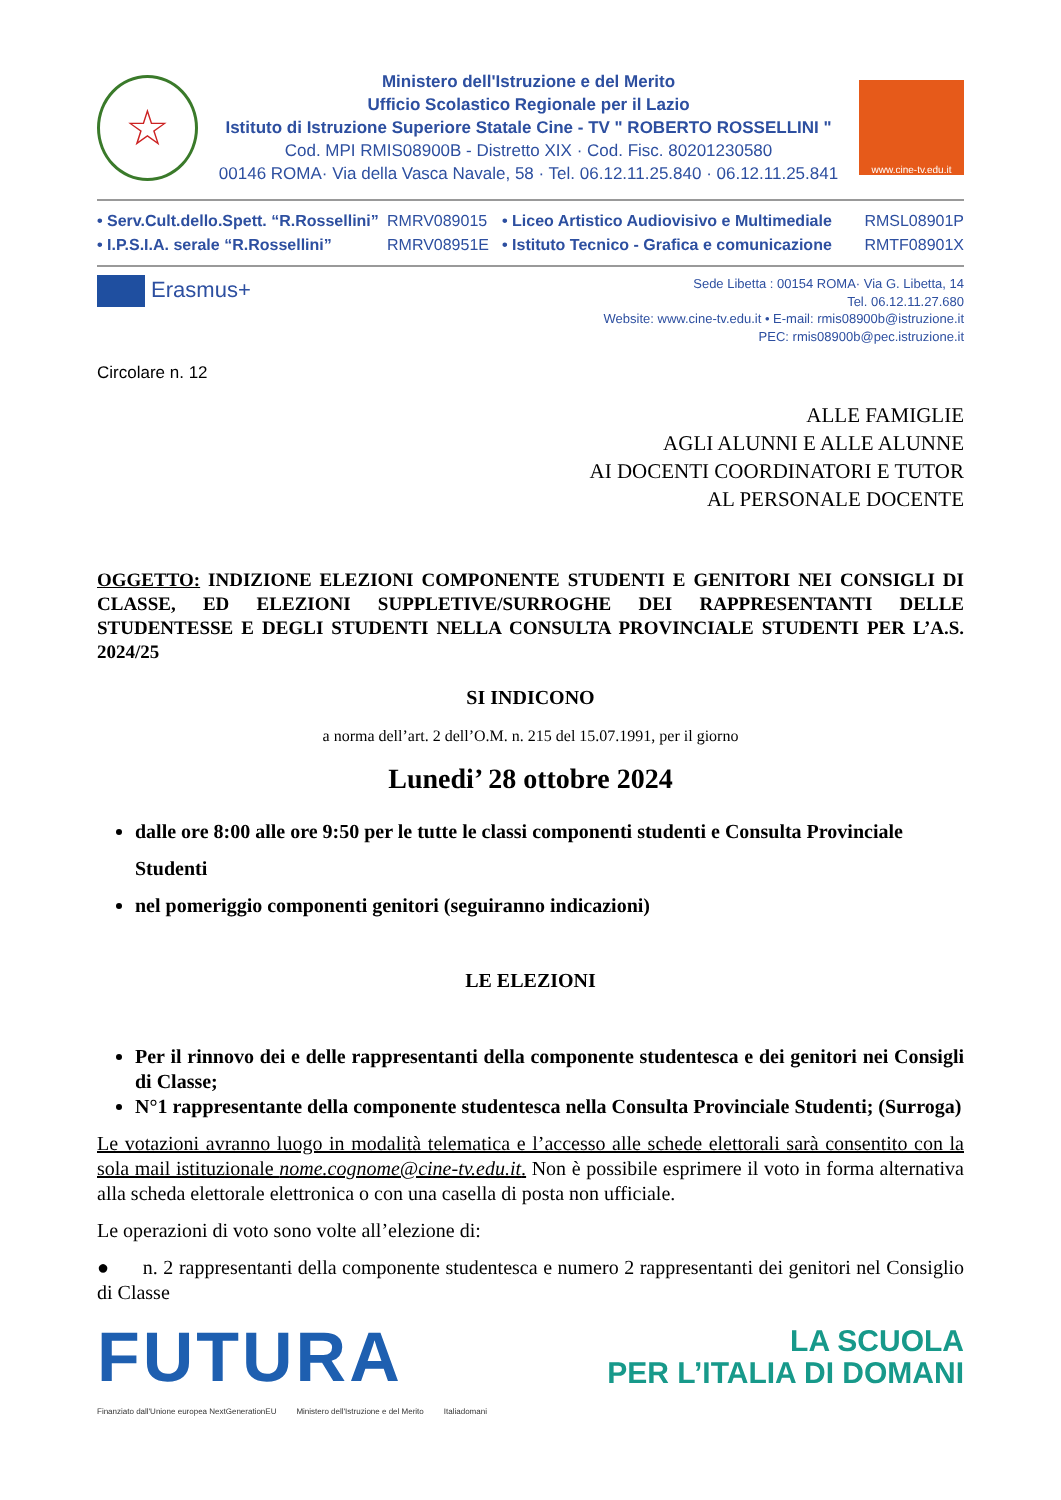☆
Ministero dell'Istruzione e del Merito
Ufficio Scolastico Regionale per il Lazio
Istituto di Istruzione Superiore Statale Cine - TV " ROBERTO ROSSELLINI "
Cod. MPI RMIS08900B - Distretto XIX · Cod. Fisc. 80201230580
00146 ROMA· Via della Vasca Navale, 58 · Tel. 06.12.11.25.840 · 06.12.11.25.841
www.cine-tv.edu.it
• Serv.Cult.dello.Spett. “R.Rossellini”
RMRV089015
• Liceo Artistico Audiovisivo e Multimediale
RMSL08901P
• I.P.S.I.A. serale “R.Rossellini”
RMRV08951E
• Istituto Tecnico - Grafica e comunicazione
RMTF08901X
Erasmus+
Sede Libetta : 00154 ROMA· Via G. Libetta, 14
Tel. 06.12.11.27.680
Website: www.cine-tv.edu.it • E-mail: rmis08900b@istruzione.it
PEC: rmis08900b@pec.istruzione.it
Circolare n. 12
ALLE FAMIGLIE
AGLI ALUNNI E ALLE ALUNNE
AI DOCENTI COORDINATORI E TUTOR
AL PERSONALE DOCENTE
OGGETTO: INDIZIONE ELEZIONI COMPONENTE STUDENTI E GENITORI NEI CONSIGLI DI CLASSE, ED ELEZIONI SUPPLETIVE/SURROGHE DEI RAPPRESENTANTI DELLE STUDENTESSE E DEGLI STUDENTI NELLA CONSULTA PROVINCIALE STUDENTI PER L’A.S. 2024/25
SI INDICONO
a norma dell’art. 2 dell’O.M. n. 215 del 15.07.1991, per il giorno
Lunedi’ 28 ottobre 2024
dalle ore 8:00 alle ore 9:50 per le tutte le classi componenti studenti e Consulta Provinciale Studenti
nel pomeriggio componenti genitori (seguiranno indicazioni)
LE ELEZIONI
Per il rinnovo dei e delle rappresentanti della componente studentesca e dei genitori nei Consigli di Classe;
N°1 rappresentante della componente studentesca nella Consulta Provinciale Studenti; (Surroga)
Le votazioni avranno luogo in modalità telematica e l’accesso alle schede elettorali sarà consentito con la sola mail istituzionale nome.cognome@cine-tv.edu.it. Non è possibile esprimere il voto in forma alternativa alla scheda elettorale elettronica o con una casella di posta non ufficiale.
Le operazioni di voto sono volte all’elezione di:
● n. 2 rappresentanti della componente studentesca e numero 2 rappresentanti dei genitori nel Consiglio di Classe
FUTURA
LA SCUOLA
PER L’ITALIA DI DOMANI
Finanziato dall'Unione europea NextGenerationEU Ministero dell'Istruzione e del Merito Italiadomani